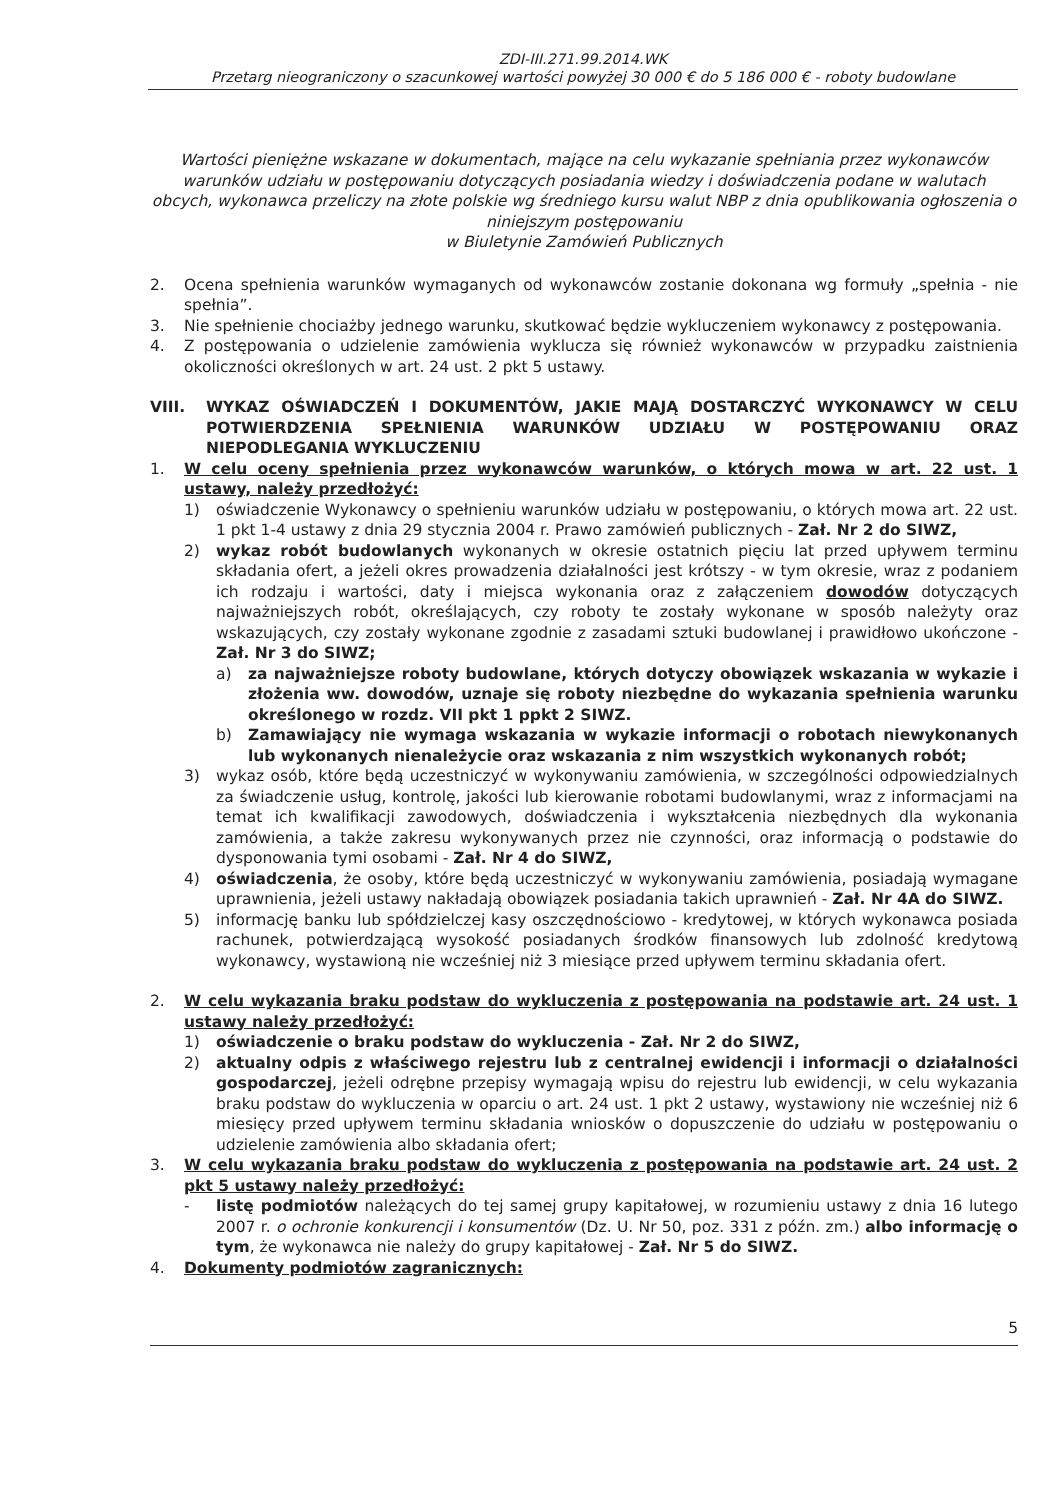ZDI-III.271.99.2014.WK
Przetarg nieograniczony o szacunkowej wartości powyżej 30 000 € do 5 186 000 € - roboty budowlane
Wartości pieniężne wskazane w dokumentach, mające na celu wykazanie spełniania przez wykonawców warunków udziału w postępowaniu dotyczących posiadania wiedzy i doświadczenia podane w walutach obcych, wykonawca przeliczy na złote polskie wg średniego kursu walut NBP z dnia opublikowania ogłoszenia o niniejszym postępowaniu
w Biuletynie Zamówień Publicznych
2. Ocena spełnienia warunków wymaganych od wykonawców zostanie dokonana wg formuły „spełnia - nie spełnia”.
3. Nie spełnienie chociażby jednego warunku, skutkować będzie wykluczeniem wykonawcy z postępowania.
4. Z postępowania o udzielenie zamówienia wyklucza się również wykonawców w przypadku zaistnienia okoliczności określonych w art. 24 ust. 2 pkt 5 ustawy.
VIII. WYKAZ OŚWIADCZEŃ I DOKUMENTÓW, JAKIE MAJĄ DOSTARCZYĆ WYKONAWCY W CELU POTWIERDZENIA SPEŁNIENIA WARUNKÓW UDZIAŁU W POSTĘPOWANIU ORAZ NIEPODLEGANIA WYKLUCZENIU
1. W celu oceny spełnienia przez wykonawców warunków, o których mowa w art. 22 ust. 1 ustawy, należy przedłożyć:
1) oświadczenie Wykonawcy o spełnieniu warunków udziału w postępowaniu, o których mowa art. 22 ust. 1 pkt 1-4 ustawy z dnia 29 stycznia 2004 r. Prawo zamówień publicznych - Zał. Nr 2 do SIWZ,
2) wykaz robót budowlanych wykonanych w okresie ostatnich pięciu lat przed upływem terminu składania ofert, a jeżeli okres prowadzenia działalności jest krótszy - w tym okresie, wraz z podaniem ich rodzaju i wartości, daty i miejsca wykonania oraz z załączeniem dowodów dotyczących najważniejszych robót, określających, czy roboty te zostały wykonane w sposób należyty oraz wskazujących, czy zostały wykonane zgodnie z zasadami sztuki budowlanej i prawidłowo ukończone - Zał. Nr 3 do SIWZ;
a) za najważniejsze roboty budowlane, których dotyczy obowiązek wskazania w wykazie i złożenia ww. dowodów, uznaje się roboty niezbędne do wykazania spełnienia warunku określonego w rozdz. VII pkt 1 ppkt 2 SIWZ.
b) Zamawiający nie wymaga wskazania w wykazie informacji o robotach niewykonanych lub wykonanych nienależycie oraz wskazania z nim wszystkich wykonanych robót;
3) wykaz osób, które będą uczestniczyć w wykonywaniu zamówienia, w szczególności odpowiedzialnych za świadczenie usług, kontrolę, jakości lub kierowanie robotami budowlanymi, wraz z informacjami na temat ich kwalifikacji zawodowych, doświadczenia i wykształcenia niezbędnych dla wykonania zamówienia, a także zakresu wykonywanych przez nie czynności, oraz informacją o podstawie do dysponowania tymi osobami - Zał. Nr 4 do SIWZ,
4) oświadczenia, że osoby, które będą uczestniczyć w wykonywaniu zamówienia, posiadają wymagane uprawnienia, jeżeli ustawy nakładają obowiązek posiadania takich uprawnień - Zał. Nr 4A do SIWZ.
5) informację banku lub spółdzielczej kasy oszczędnościowo - kredytowej, w których wykonawca posiada rachunek, potwierdzającą wysokość posiadanych środków finansowych lub zdolność kredytową wykonawcy, wystawioną nie wcześniej niż 3 miesiące przed upływem terminu składania ofert.
2. W celu wykazania braku podstaw do wykluczenia z postępowania na podstawie art. 24 ust. 1 ustawy należy przedłożyć:
1) oświadczenie o braku podstaw do wykluczenia - Zał. Nr 2 do SIWZ,
2) aktualny odpis z właściwego rejestru lub z centralnej ewidencji i informacji o działalności gospodarczej, jeżeli odrębne przepisy wymagają wpisu do rejestru lub ewidencji, w celu wykazania braku podstaw do wykluczenia w oparciu o art. 24 ust. 1 pkt 2 ustawy, wystawiony nie wcześniej niż 6 miesięcy przed upływem terminu składania wniosków o dopuszczenie do udziału w postępowaniu o udzielenie zamówienia albo składania ofert;
3. W celu wykazania braku podstaw do wykluczenia z postępowania na podstawie art. 24 ust. 2 pkt 5 ustawy należy przedłożyć:
- listę podmiotów należących do tej samej grupy kapitałowej, w rozumieniu ustawy z dnia 16 lutego 2007 r. o ochronie konkurencji i konsumentów (Dz. U. Nr 50, poz. 331 z późn. zm.) albo informację o tym, że wykonawca nie należy do grupy kapitałowej - Zał. Nr 5 do SIWZ.
4. Dokumenty podmiotów zagranicznych:
5